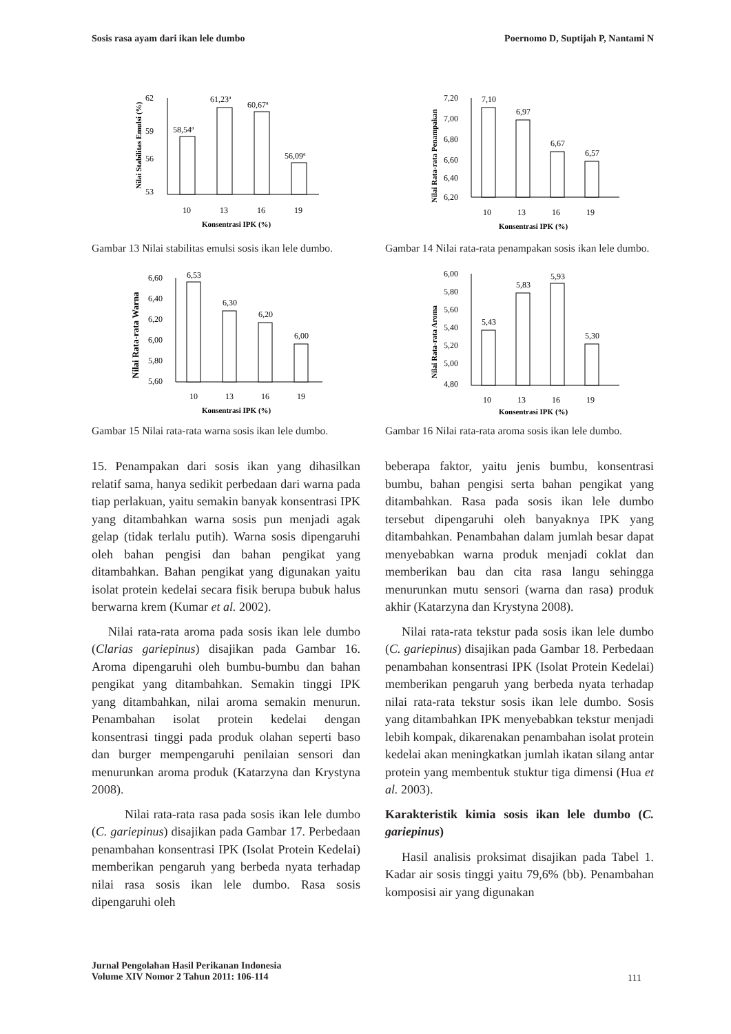Sosis rasa ayam dari ikan lele dumbo Poernomo D, Suptijah P, Nantami N
Nilai Stabilitas Emulsi (%)
62
53
59
56
58,54ª
61,23ª
60,67ª
56,09ª
10
13
16
19
Konsentrasi IPK (%)
Gambar 13 Nilai stabilitas emulsi sosis ikan lele dumbo.
Nilai Rata-rata Penampakan
7,20
7,00
6,80
6,60
6,40
6,20
7,10
6,97
6,67
6,57
10
13
16
19
Konsentrasi IPK (%)
Gambar 14 Nilai rata-rata penampakan sosis ikan lele dumbo.
Nilai Rata-rata Warna
6,60
6,40
6,20
6,00
5,80
5,60
6,53
6,30
6,20
6,00
10
13
16
19
Konsentrasi IPK (%)
Gambar 15 Nilai rata-rata warna sosis ikan lele dumbo.
Nilai Rata-rata Aroma
6,00
5,80
5,60
5,40
5,20
5,00
4,80
5,43
5,83
5,93
5,30
10
13
16
19
Konsentrasi IPK (%)
Gambar 16 Nilai rata-rata aroma sosis ikan lele dumbo.
15. Penampakan dari sosis ikan yang dihasilkan relatif sama, hanya sedikit perbedaan dari warna pada tiap perlakuan, yaitu semakin banyak konsentrasi IPK yang ditambahkan warna sosis pun menjadi agak gelap (tidak terlalu putih). Warna sosis dipengaruhi oleh bahan pengisi dan bahan pengikat yang ditambahkan. Bahan pengikat yang digunakan yaitu isolat protein kedelai secara fisik berupa bubuk halus berwarna krem (Kumar et al. 2002).
Nilai rata-rata aroma pada sosis ikan lele dumbo (Clarias gariepinus) disajikan pada Gambar 16. Aroma dipengaruhi oleh bumbu-bumbu dan bahan pengikat yang ditambahkan. Semakin tinggi IPK yang ditambahkan, nilai aroma semakin menurun. Penambahan isolat protein kedelai dengan konsentrasi tinggi pada produk olahan seperti baso dan burger mempengaruhi penilaian sensori dan menurunkan aroma produk (Katarzyna dan Krystyna 2008).
Nilai rata-rata rasa pada sosis ikan lele dumbo (C. gariepinus) disajikan pada Gambar 17. Perbedaan penambahan konsentrasi IPK (Isolat Protein Kedelai) memberikan pengaruh yang berbeda nyata terhadap nilai rasa sosis ikan lele dumbo. Rasa sosis dipengaruhi oleh
beberapa faktor, yaitu jenis bumbu, konsentrasi bumbu, bahan pengisi serta bahan pengikat yang ditambahkan. Rasa pada sosis ikan lele dumbo tersebut dipengaruhi oleh banyaknya IPK yang ditambahkan. Penambahan dalam jumlah besar dapat menyebabkan warna produk menjadi coklat dan memberikan bau dan cita rasa langu sehingga menurunkan mutu sensori (warna dan rasa) produk akhir (Katarzyna dan Krystyna 2008).
Nilai rata-rata tekstur pada sosis ikan lele dumbo (C. gariepinus) disajikan pada Gambar 18. Perbedaan penambahan konsentrasi IPK (Isolat Protein Kedelai) memberikan pengaruh yang berbeda nyata terhadap nilai rata-rata tekstur sosis ikan lele dumbo. Sosis yang ditambahkan IPK menyebabkan tekstur menjadi lebih kompak, dikarenakan penambahan isolat protein kedelai akan meningkatkan jumlah ikatan silang antar protein yang membentuk stuktur tiga dimensi (Hua et al. 2003).
Karakteristik kimia sosis ikan lele dumbo (C. gariepinus)
Hasil analisis proksimat disajikan pada Tabel 1. Kadar air sosis tinggi yaitu 79,6% (bb). Penambahan komposisi air yang digunakan
Jurnal Pengolahan Hasil Perikanan Indonesia
Volume XIV Nomor 2 Tahun 2011: 106-114 111